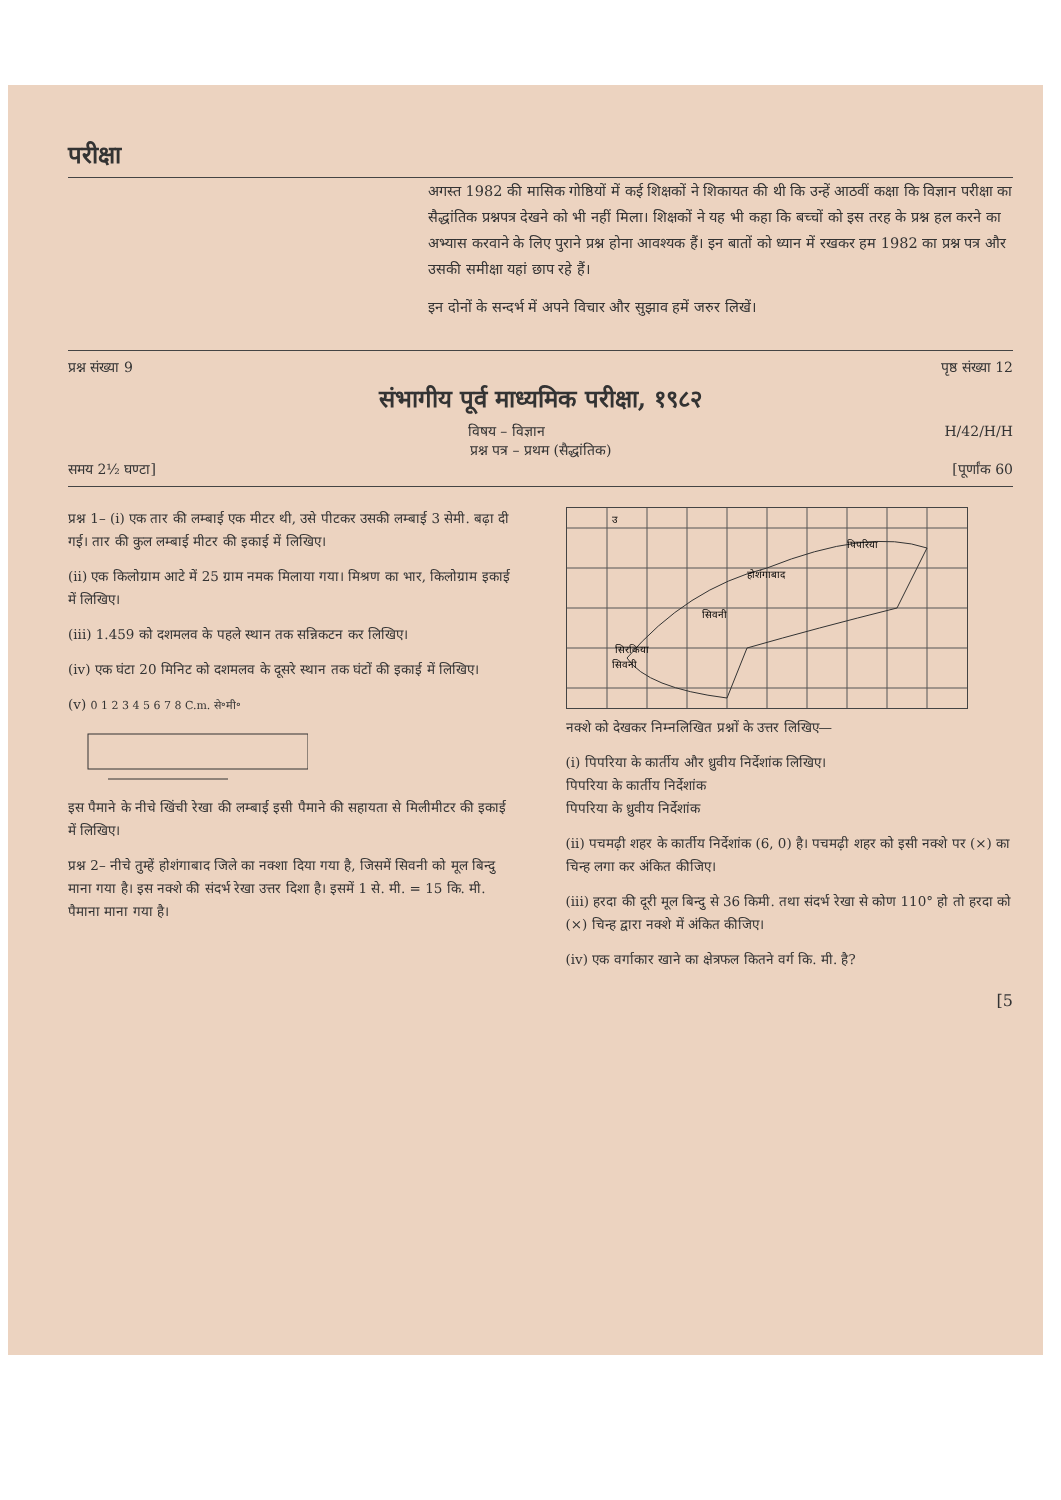परीक्षा
अगस्त 1982 की मासिक गोष्ठियों में कई शिक्षकों ने शिकायत की थी कि उन्हें आठवीं कक्षा कि विज्ञान परीक्षा का सैद्धांतिक प्रश्नपत्र देखने को भी नहीं मिला। शिक्षकों ने यह भी कहा कि बच्चों को इस तरह के प्रश्न हल करने का अभ्यास करवाने के लिए पुराने प्रश्न होना आवश्यक हैं। इन बातों को ध्यान में रखकर हम 1982 का प्रश्न पत्र और उसकी समीक्षा यहां छाप रहे हैं।
इन दोनों के सन्दर्भ में अपने विचार और सुझाव हमें जरुर लिखें।
प्रश्न संख्या 9 पृष्ठ संख्या 12
संभागीय पूर्व माध्यमिक परीक्षा, १९८२
विषय – विज्ञान H/42/H/H
प्रश्न पत्र – प्रथम (सैद्धांतिक)
समय 2½ घण्टा] [पूर्णांक 60
प्रश्न 1– (i) एक तार की लम्बाई एक मीटर थी, उसे पीटकर उसकी लम्बाई 3 सेमी. बढ़ा दी गई। तार की कुल लम्बाई मीटर की इकाई में लिखिए।
(ii) एक किलोग्राम आटे में 25 ग्राम नमक मिलाया गया। मिश्रण का भार, किलोग्राम इकाई में लिखिए।
(iii) 1.459 को दशमलव के पहले स्थान तक सन्निकटन कर लिखिए।
(iv) एक घंटा 20 मिनिट को दशमलव के दूसरे स्थान तक घंटों की इकाई में लिखिए।
(v) 0 1 2 3 4 5 6 7 8 C.m. से॰मी॰
इस पैमाने के नीचे खिंची रेखा की लम्बाई इसी पैमाने की सहायता से मिलीमीटर की इकाई में लिखिए।
प्रश्न 2– नीचे तुम्हें होशंगाबाद जिले का नक्शा दिया गया है, जिसमें सिवनी को मूल बिन्दु माना गया है। इस नक्शे की संदर्भ रेखा उत्तर दिशा है। इसमें 1 से. मी. = 15 कि. मी. पैमाना माना गया है।
पिपरिया
होशंगाबाद
सिवनी
सिवनी
सिरकिया
उ
नक्शे को देखकर निम्नलिखित प्रश्नों के उत्तर लिखिए—
(i) पिपरिया के कार्तीय और ध्रुवीय निर्देशांक लिखिए।
पिपरिया के कार्तीय निर्देशांक
पिपरिया के ध्रुवीय निर्देशांक
(ii) पचमढ़ी शहर के कार्तीय निर्देशांक (6, 0) है। पचमढ़ी शहर को इसी नक्शे पर (×) का चिन्ह लगा कर अंकित कीजिए।
(iii) हरदा की दूरी मूल बिन्दु से 36 किमी. तथा संदर्भ रेखा से कोण 110° हो तो हरदा को (×) चिन्ह द्वारा नक्शे में अंकित कीजिए।
(iv) एक वर्गाकार खाने का क्षेत्रफल कितने वर्ग कि. मी. है?
[5